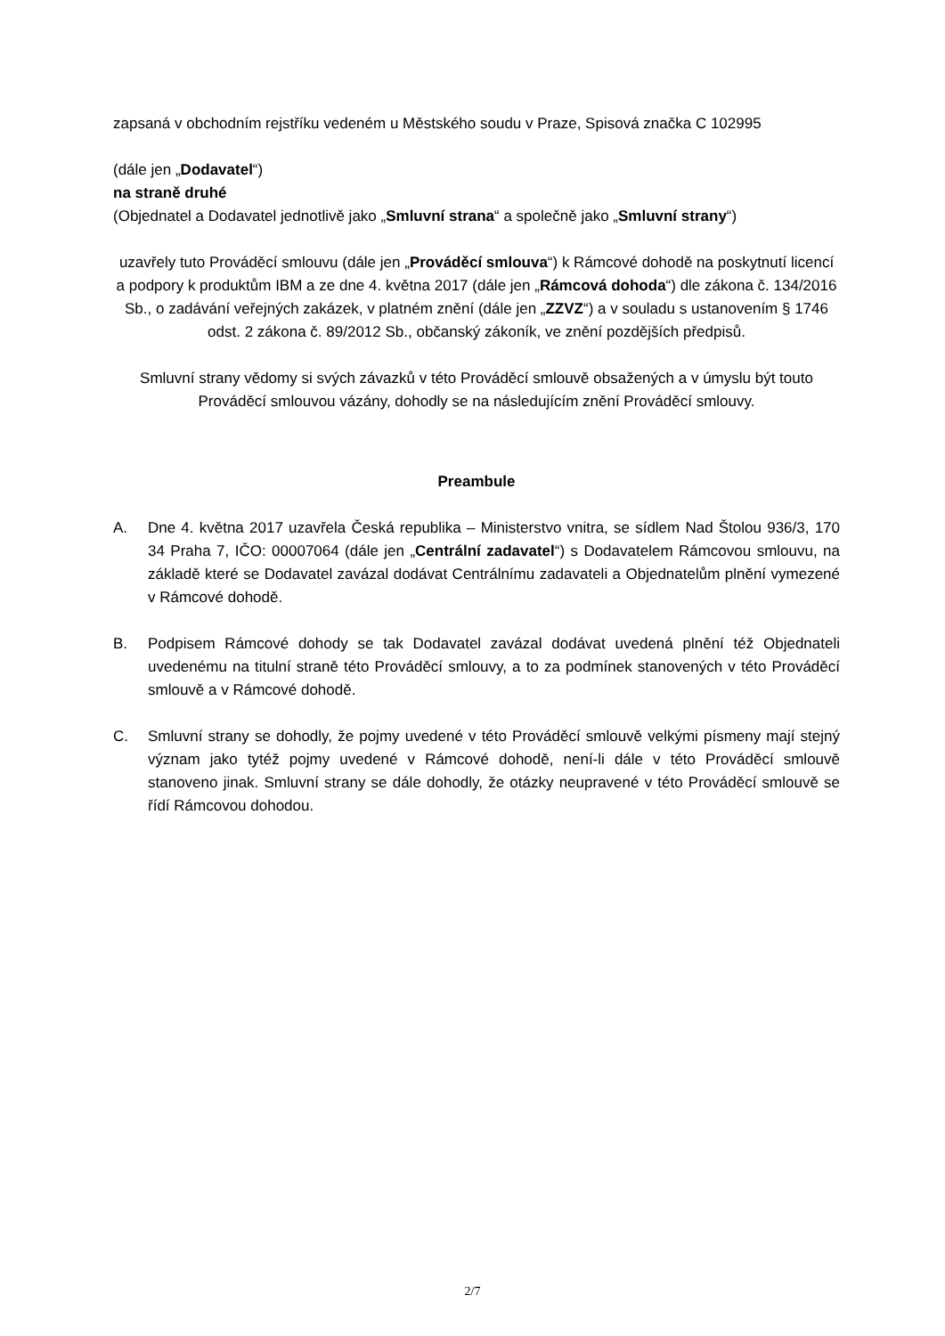zapsaná v obchodním rejstříku vedeném u Městského soudu v Praze, Spisová značka C 102995
(dále jen „Dodavatel“)
na straně druhé
(Objednatel a Dodavatel jednotlivě jako „Smluvní strana“ a společně jako „Smluvní strany“)
uzavřely tuto Prováděcí smlouvu (dále jen „Prováděcí smlouva“) k Rámcové dohodě na poskytnutí licencí a podpory k produktům IBM a ze dne 4. května 2017 (dále jen „Rámcová dohoda“) dle zákona č. 134/2016 Sb., o zadávání veřejných zakázek, v platném znění (dále jen „ZZVZ“) a v souladu s ustanovením § 1746 odst. 2 zákona č. 89/2012 Sb., občanský zákoník, ve znění pozdějších předpisů.
Smluvní strany vědomy si svých závazků v této Prováděcí smlouvě obsažených a v úmyslu být touto Prováděcí smlouvou vázány, dohodly se na následujícím znění Prováděcí smlouvy.
Preambule
A. Dne 4. května 2017 uzavřela Česká republika – Ministerstvo vnitra, se sídlem Nad Štolou 936/3, 170 34 Praha 7, IČO: 00007064 (dále jen „Centrální zadavatel“) s Dodavatelem Rámcovou smlouvu, na základě které se Dodavatel zavázal dodávat Centrálnímu zadavateli a Objednatelům plnění vymezené v Rámcové dohodě.
B. Podpisem Rámcové dohody se tak Dodavatel zavázal dodávat uvedená plnění též Objednateli uvedenému na titulní straně této Prováděcí smlouvy, a to za podmínek stanovených v této Prováděcí smlouvě a v Rámcové dohodě.
C. Smluvní strany se dohodly, že pojmy uvedené v této Prováděcí smlouvě velkými písmeny mají stejný význam jako tytéž pojmy uvedené v Rámcové dohodě, není-li dále v této Prováděcí smlouvě stanoveno jinak. Smluvní strany se dále dohodly, že otázky neupravené v této Prováděcí smlouvě se řídí Rámcovou dohodou.
2/7